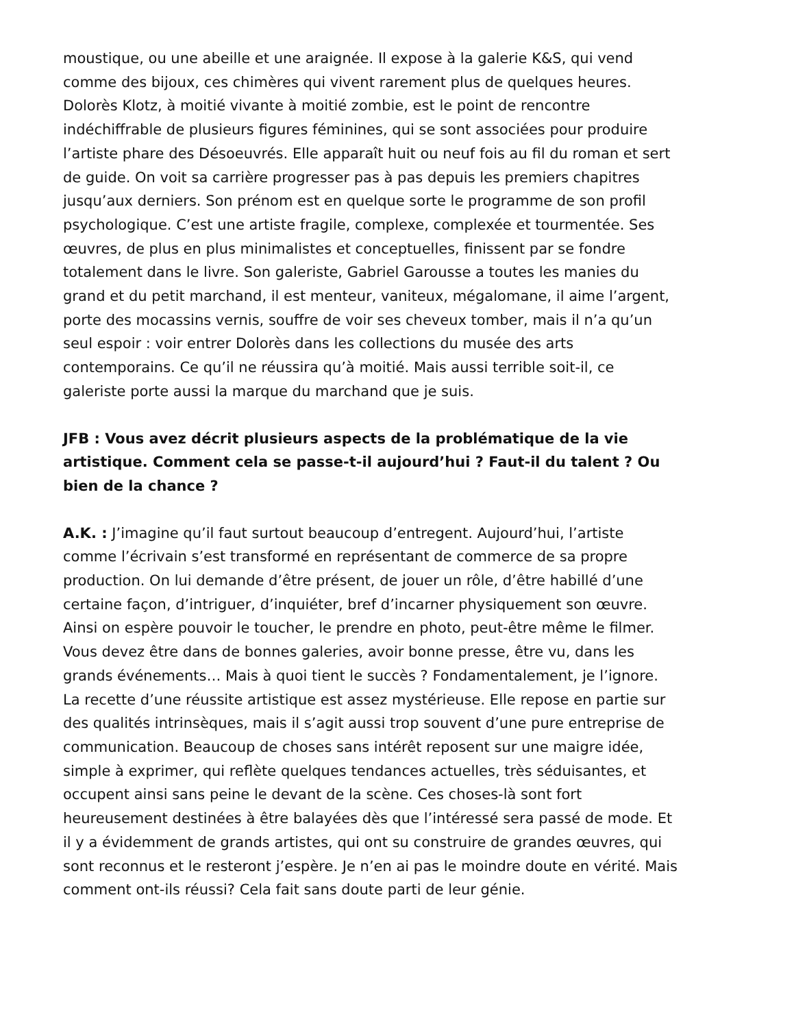moustique, ou une abeille et une araignée. Il expose à la galerie K&S, qui vend
comme des bijoux, ces chimères qui vivent rarement plus de quelques heures.
Dolorès Klotz, à moitié vivante à moitié zombie, est le point de rencontre
indéchiffrable de plusieurs figures féminines, qui se sont associées pour produire
l’artiste phare des Désoeuvrés. Elle apparaît huit ou neuf fois au fil du roman et sert
de guide. On voit sa carrière progresser pas à pas depuis les premiers chapitres
jusqu’aux derniers. Son prénom est en quelque sorte le programme de son profil
psychologique. C’est une artiste fragile, complexe, complexée et tourmentée. Ses
œuvres, de plus en plus minimalistes et conceptuelles, finissent par se fondre
totalement dans le livre. Son galeriste, Gabriel Garousse a toutes les manies du
grand et du petit marchand, il est menteur, vaniteux, mégalomane, il aime l’argent,
porte des mocassins vernis, souffre de voir ses cheveux tomber, mais il n’a qu’un
seul espoir : voir entrer Dolorès dans les collections du musée des arts
contemporains. Ce qu’il ne réussira qu’à moitié. Mais aussi terrible soit-il, ce
galeriste porte aussi la marque du marchand que je suis.
JFB : Vous avez décrit plusieurs aspects de la problématique de la vie
artistique. Comment cela se passe-t-il aujourd’hui ? Faut-il du talent ? Ou
bien de la chance ?
A.K. : J’imagine qu’il faut surtout beaucoup d’entregent. Aujourd’hui, l’artiste
comme l’écrivain s’est transformé en représentant de commerce de sa propre
production. On lui demande d’être présent, de jouer un rôle, d’être habillé d’une
certaine façon, d’intriguer, d’inquiéter, bref d’incarner physiquement son œuvre.
Ainsi on espère pouvoir le toucher, le prendre en photo, peut-être même le filmer.
Vous devez être dans de bonnes galeries, avoir bonne presse, être vu, dans les
grands événements… Mais à quoi tient le succès ? Fondamentalement, je l’ignore.
La recette d’une réussite artistique est assez mystérieuse. Elle repose en partie sur
des qualités intrinsèques, mais il s’agit aussi trop souvent d’une pure entreprise de
communication. Beaucoup de choses sans intérêt reposent sur une maigre idée,
simple à exprimer, qui reflète quelques tendances actuelles, très séduisantes, et
occupent ainsi sans peine le devant de la scène. Ces choses-là sont fort
heureusement destinées à être balayées dès que l’intéressé sera passé de mode. Et
il y a évidemment de grands artistes, qui ont su construire de grandes œuvres, qui
sont reconnus et le resteront j’espère. Je n’en ai pas le moindre doute en vérité. Mais
comment ont-ils réussi? Cela fait sans doute parti de leur génie.